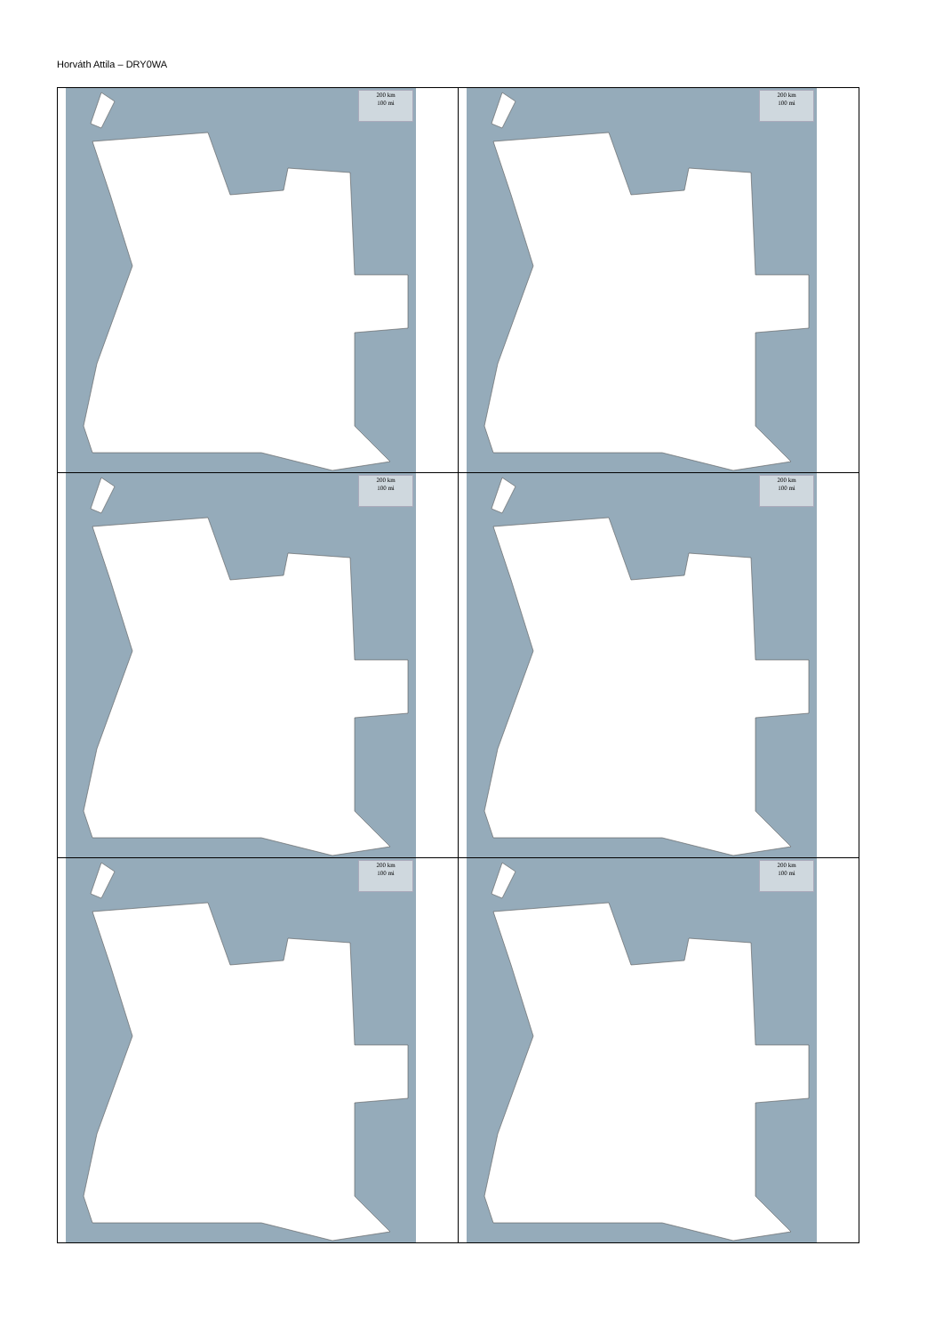Horváth Attila – DRY0WA
| 200 km 100 mi | 200 km 100 mi |
| 200 km 100 mi | 200 km 100 mi |
| 200 km 100 mi | 200 km 100 mi |